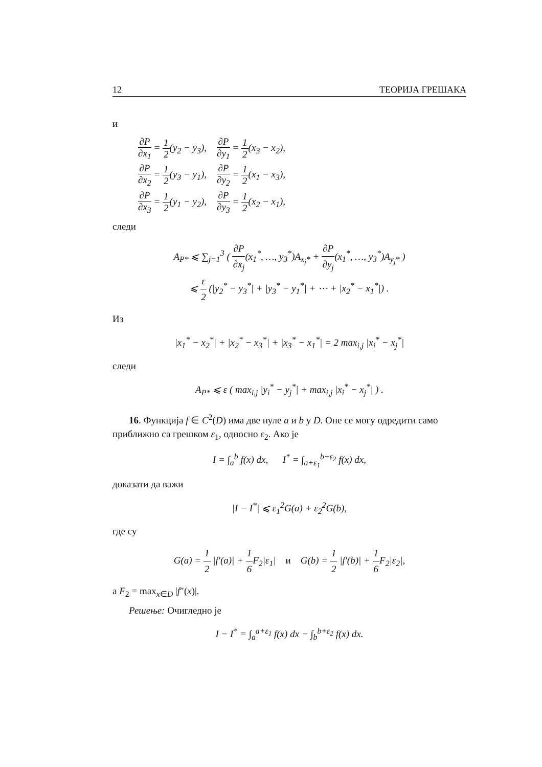12 ТЕОРИЈА ГРЕШАКА
и
| ∂P ∂x<sub>1</sub> = 1 2 (y<sub>2</sub> − y<sub>3</sub>), | ∂P ∂y<sub>1</sub> = 1 2 (x<sub>3</sub> − x<sub>2</sub>), |
| ∂P ∂x<sub>2</sub> = 1 2 (y<sub>3</sub> − y<sub>1</sub>), | ∂P ∂y<sub>2</sub> = 1 2 (x<sub>1</sub> − x<sub>3</sub>), |
| ∂P ∂x<sub>3</sub> = 1 2 (y<sub>1</sub> − y<sub>2</sub>), | ∂P ∂y<sub>3</sub> = 1 2 (x<sub>2</sub> − x<sub>1</sub>), |
следи
A<sub>P*</sub> ⩽ ∑<sub>j=1</sub><sup>3</sup> ( ∂P ∂x<sub>j</sub>(x<sub>1</sub><sup>*</sup>, …, y<sub>3</sub><sup>*</sup>)A<sub>x<sub>j</sub>*</sub> + ∂P ∂y<sub>j</sub>(x<sub>1</sub><sup>*</sup>, …, y<sub>3</sub><sup>*</sup>)A<sub>y<sub>j</sub>*</sub> )
⩽ ε 2 (|y<sub>2</sub><sup>*</sup> − y<sub>3</sub><sup>*</sup>| + |y<sub>3</sub><sup>*</sup> − y<sub>1</sub><sup>*</sup>| + ⋯ + |x<sub>2</sub><sup>*</sup> − x<sub>1</sub><sup>*</sup>|) .
Из
|x<sub>1</sub><sup>*</sup> − x<sub>2</sub><sup>*</sup>| + |x<sub>2</sub><sup>*</sup> − x<sub>3</sub><sup>*</sup>| + |x<sub>3</sub><sup>*</sup> − x<sub>1</sub><sup>*</sup>| = 2 max<sub>i,j</sub> |x<sub>i</sub><sup>*</sup> − x<sub>j</sub><sup>*</sup>|
следи
A<sub>P*</sub> ⩽ ε ( max<sub>i,j</sub> |y<sub>i</sub><sup>*</sup> − y<sub>j</sub><sup>*</sup>| + max<sub>i,j</sub> |x<sub>i</sub><sup>*</sup> − x<sub>j</sub><sup>*</sup>| ) .
16. Функција f ∈ C<sup>2</sup>(D) има две нуле a и b у D. Оне се могу одредити само приближно са грешком ε<sub>1</sub>, односно ε<sub>2</sub>. Ако је
I = ∫<sub>a</sub><sup>b</sup> f(x) dx, I<sup>*</sup> = ∫<sub>a+ε<sub>1</sub></sub><sup>b+ε<sub>2</sub></sup> f(x) dx,
доказати да важи
|I − I<sup>*</sup>| ⩽ ε<sub>1</sub><sup>2</sup>G(a) + ε<sub>2</sub><sup>2</sup>G(b),
где су
G(a) = 1 2 |f′(a)| + 1 6 F<sub>2</sub>|ε<sub>1</sub>| и G(b) = 1 2 |f′(b)| + 1 6 F<sub>2</sub>|ε<sub>2</sub>|,
а F<sub>2</sub> = max<sub>x∈D</sub> |f″(x)|.
Решење: Очигледно је
I − I<sup>*</sup> = ∫<sub>a</sub><sup>a+ε<sub>1</sub></sup> f(x) dx − ∫<sub>b</sub><sup>b+ε<sub>2</sub></sup> f(x) dx.